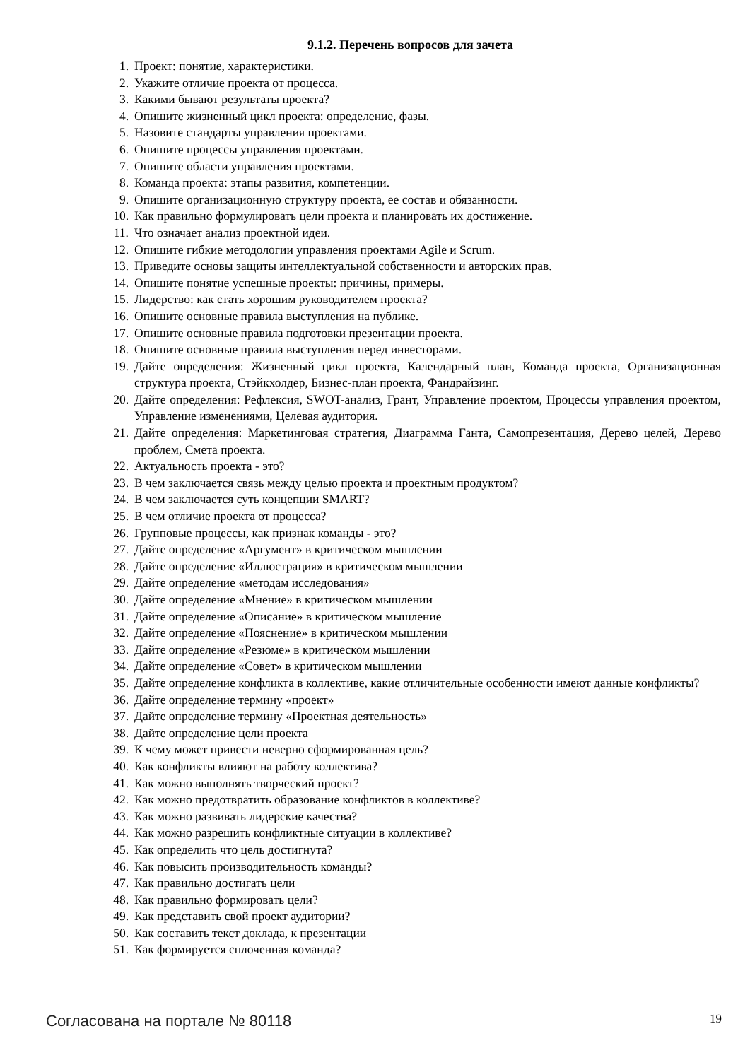9.1.2. Перечень вопросов для зачета
1. Проект: понятие, характеристики.
2. Укажите отличие проекта от процесса.
3. Какими бывают результаты проекта?
4. Опишите жизненный цикл проекта: определение, фазы.
5. Назовите стандарты управления проектами.
6. Опишите процессы управления проектами.
7. Опишите области управления проектами.
8. Команда проекта: этапы развития, компетенции.
9. Опишите организационную структуру проекта, ее состав и обязанности.
10. Как правильно формулировать цели проекта и планировать их достижение.
11. Что означает анализ проектной идеи.
12. Опишите гибкие методологии управления проектами Agile и Scrum.
13. Приведите основы защиты интеллектуальной собственности и авторских прав.
14. Опишите понятие успешные проекты: причины, примеры.
15. Лидерство: как стать хорошим руководителем проекта?
16. Опишите основные правила выступления на публике.
17. Опишите основные правила подготовки презентации проекта.
18. Опишите основные правила выступления перед инвесторами.
19. Дайте определения: Жизненный цикл проекта, Календарный план, Команда проекта, Организационная структура проекта, Стэйкхолдер, Бизнес-план проекта, Фандрайзинг.
20. Дайте определения: Рефлексия, SWOT-анализ, Грант, Управление проектом, Процессы управления проектом, Управление изменениями, Целевая аудитория.
21. Дайте определения: Маркетинговая стратегия, Диаграмма Ганта, Самопрезентация, Дерево целей, Дерево проблем, Смета проекта.
22. Актуальность проекта - это?
23. В чем заключается связь между целью проекта и проектным продуктом?
24. В чем заключается суть концепции SMART?
25. В чем отличие проекта от процесса?
26. Групповые процессы, как признак команды - это?
27. Дайте определение «Аргумент» в критическом мышлении
28. Дайте определение «Иллюстрация» в критическом мышлении
29. Дайте определение «методам исследования»
30. Дайте определение «Мнение» в критическом мышлении
31. Дайте определение «Описание» в критическом мышление
32. Дайте определение «Пояснение» в критическом мышлении
33. Дайте определение «Резюме» в критическом мышлении
34. Дайте определение «Совет» в критическом мышлении
35. Дайте определение конфликта в коллективе, какие отличительные особенности имеют данные конфликты?
36. Дайте определение термину «проект»
37. Дайте определение термину «Проектная деятельность»
38. Дайте определение цели проекта
39. К чему может привести неверно сформированная цель?
40. Как конфликты влияют на работу коллектива?
41. Как можно выполнять творческий проект?
42. Как можно предотвратить образование конфликтов в коллективе?
43. Как можно развивать лидерские качества?
44. Как можно разрешить конфликтные ситуации в коллективе?
45. Как определить что цель достигнута?
46. Как повысить производительность команды?
47. Как правильно достигать цели
48. Как правильно формировать цели?
49. Как представить свой проект аудитории?
50. Как составить текст доклада, к презентации
51. Как формируется сплоченная команда?
Согласована на портале № 80118 19